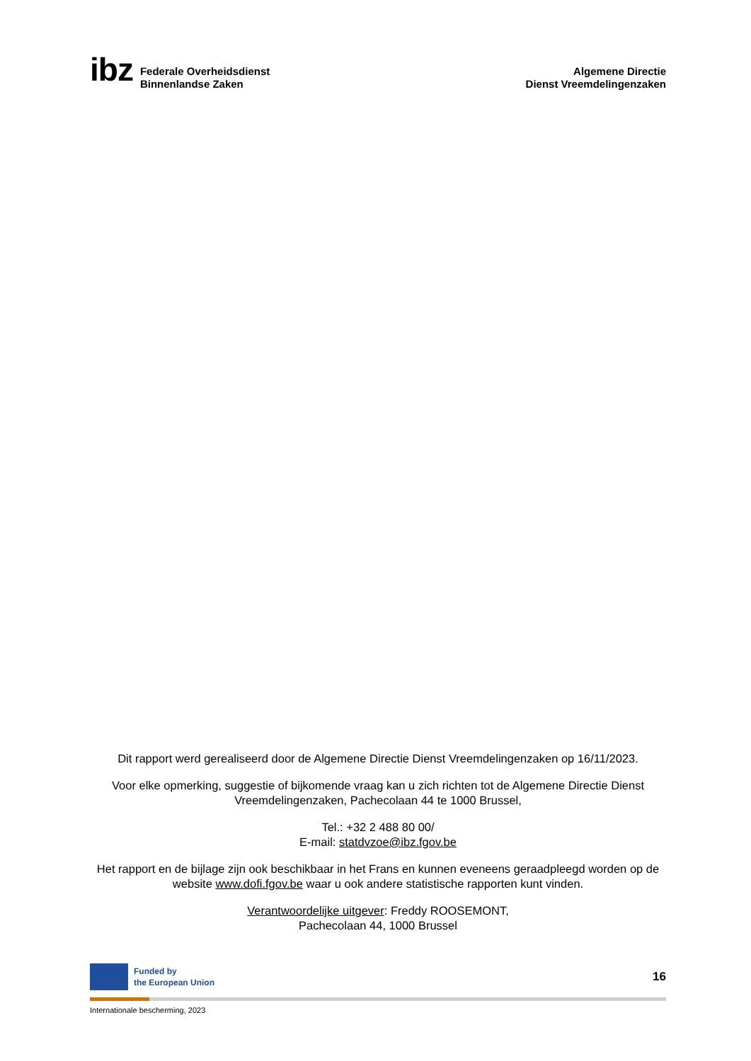ibz
Federale Overheidsdienst
Binnenlandse Zaken
Algemene Directie
Dienst Vreemdelingenzaken
Dit rapport werd gerealiseerd door de Algemene Directie Dienst Vreemdelingenzaken op 16/11/2023.
Voor elke opmerking, suggestie of bijkomende vraag kan u zich richten tot de Algemene Directie Dienst Vreemdelingenzaken, Pachecolaan 44 te 1000 Brussel,
Tel.: +32 2 488 80 00/
E-mail: statdvzoe@ibz.fgov.be
Het rapport en de bijlage zijn ook beschikbaar in het Frans en kunnen eveneens geraadpleegd worden op de website www.dofi.fgov.be waar u ook andere statistische rapporten kunt vinden.
Verantwoordelijke uitgever: Freddy ROOSEMONT,
Pachecolaan 44, 1000 Brussel
Funded by
the European Union
16
Internationale bescherming, 2023